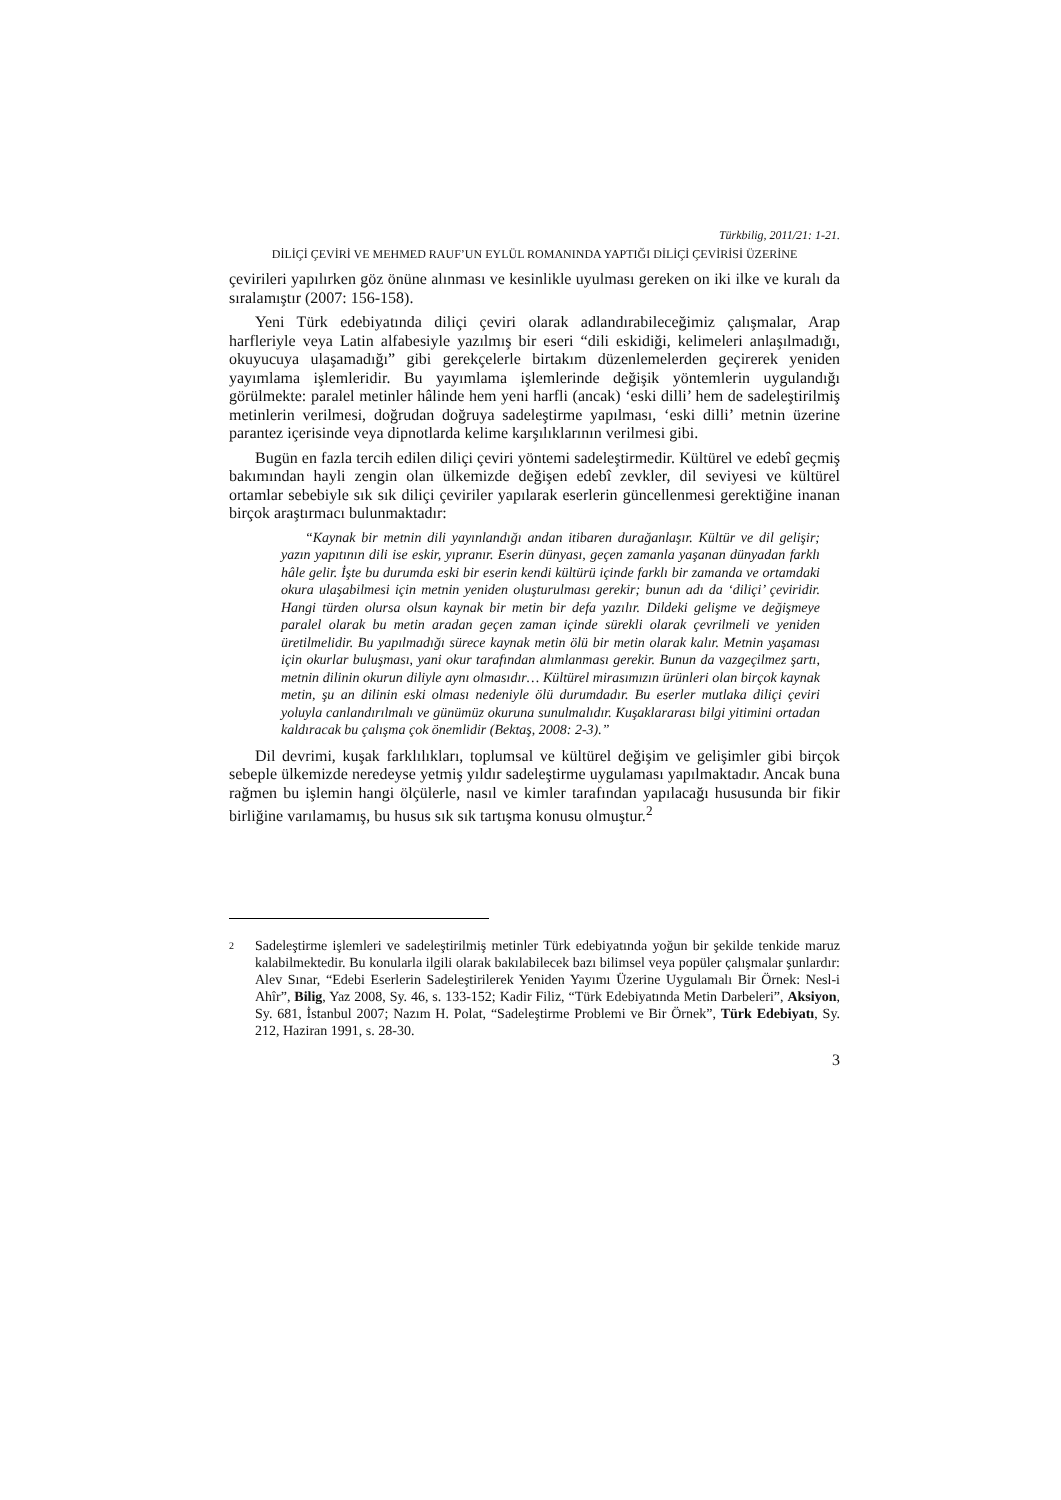Türkbilig, 2011/21: 1-21.
DİLİÇİ ÇEVİRİ VE MEHMED RAUF’UN EYLÜL ROMANINDA YAPTIĞI DİLİÇİ ÇEVİRİSİ ÜZERİNE
çevirileri yapılırken göz önüne alınması ve kesinlikle uyulması gereken on iki ilke ve kuralı da sıralamıştır (2007: 156-158).
Yeni Türk edebiyatında diliçi çeviri olarak adlandırabileceğimiz çalışmalar, Arap harfleriyle veya Latin alfabesiyle yazılmış bir eseri “dili eskidiği, kelimeleri anlaşılmadığı, okuyucuya ulaşamadığı” gibi gerekçelerle birtakım düzenlemelerden geçirerek yeniden yayımlama işlemleridir. Bu yayımlama işlemlerinde değişik yöntemlerin uygulandığı görülmekte: paralel metinler hâlinde hem yeni harfli (ancak) ‘eski dilli’ hem de sadeleştirilmiş metinlerin verilmesi, doğrudan doğruya sadeleştirme yapılması, ‘eski dilli’ metnin üzerine parantez içerisinde veya dipnotlarda kelime karşılıklarının verilmesi gibi.
Bugün en fazla tercih edilen diliçi çeviri yöntemi sadeleştirmedir. Kültürel ve edebî geçmiş bakımından hayli zengin olan ülkemizde değişen edebî zevkler, dil seviyesi ve kültürel ortamlar sebebiyle sık sık diliçi çeviriler yapılarak eserlerin güncellenmesi gerektiğine inanan birçok araştırmacı bulunmaktadır:
“Kaynak bir metnin dili yayınlandığı andan itibaren durağanlaşır. Kültür ve dil gelişir; yazın yapıtının dili ise eskir, yıpranır. Eserin dünyası, geçen zamanla yaşanan dünyadan farklı hâle gelir. İşte bu durumda eski bir eserin kendi kültürü içinde farklı bir zamanda ve ortamdaki okura ulaşabilmesi için metnin yeniden oluşturulması gerekir; bunun adı da ‘diliçi’ çeviridir. Hangi türden olursa olsun kaynak bir metin bir defa yazılır. Dildeki gelişme ve değişmeye paralel olarak bu metin aradan geçen zaman içinde sürekli olarak çevrilmeli ve yeniden üretilmelidir. Bu yapılmadığı sürece kaynak metin ölü bir metin olarak kalır. Metnin yaşaması için okurlar buluşması, yani okur tarafından alımlanması gerekir. Bunun da vazgeçilmez şartı, metnin dilinin okurun diliyle aynı olmasıdır… Kültürel mirasımızın ürünleri olan birçok kaynak metin, şu an dilinin eski olması nedeniyle ölü durumdadır. Bu eserler mutlaka diliçi çeviri yoluyla canlandırılmalı ve günümüz okuruna sunulmalıdır. Kuşaklararası bilgi yitimini ortadan kaldıracak bu çalışma çok önemlidir (Bektaş, 2008: 2-3).”
Dil devrimi, kuşak farklılıkları, toplumsal ve kültürel değişim ve gelişimler gibi birçok sebeple ülkemizde neredeyse yetmiş yıldır sadeleştirme uygulaması yapılmaktadır. Ancak buna rağmen bu işlemin hangi ölçülerle, nasıl ve kimler tarafından yapılacağı hususunda bir fikir birliğine varılamamış, bu husus sık sık tartışma konusu olmuştur.<sup>2</sup>
2
Sadeleştirme işlemleri ve sadeleştirilmiş metinler Türk edebiyatında yoğun bir şekilde tenkide maruz kalabilmektedir. Bu konularla ilgili olarak bakılabilecek bazı bilimsel veya popüler çalışmalar şunlardır: Alev Sınar, “Edebi Eserlerin Sadeleştirilerek Yeniden Yayımı Üzerine Uygulamalı Bir Örnek: Nesl-i Ahîr”, Bilig, Yaz 2008, Sy. 46, s. 133-152; Kadir Filiz, “Türk Edebiyatında Metin Darbeleri”, Aksiyon, Sy. 681, İstanbul 2007; Nazım H. Polat, “Sadeleştirme Problemi ve Bir Örnek”, Türk Edebiyatı, Sy. 212, Haziran 1991, s. 28-30.
3